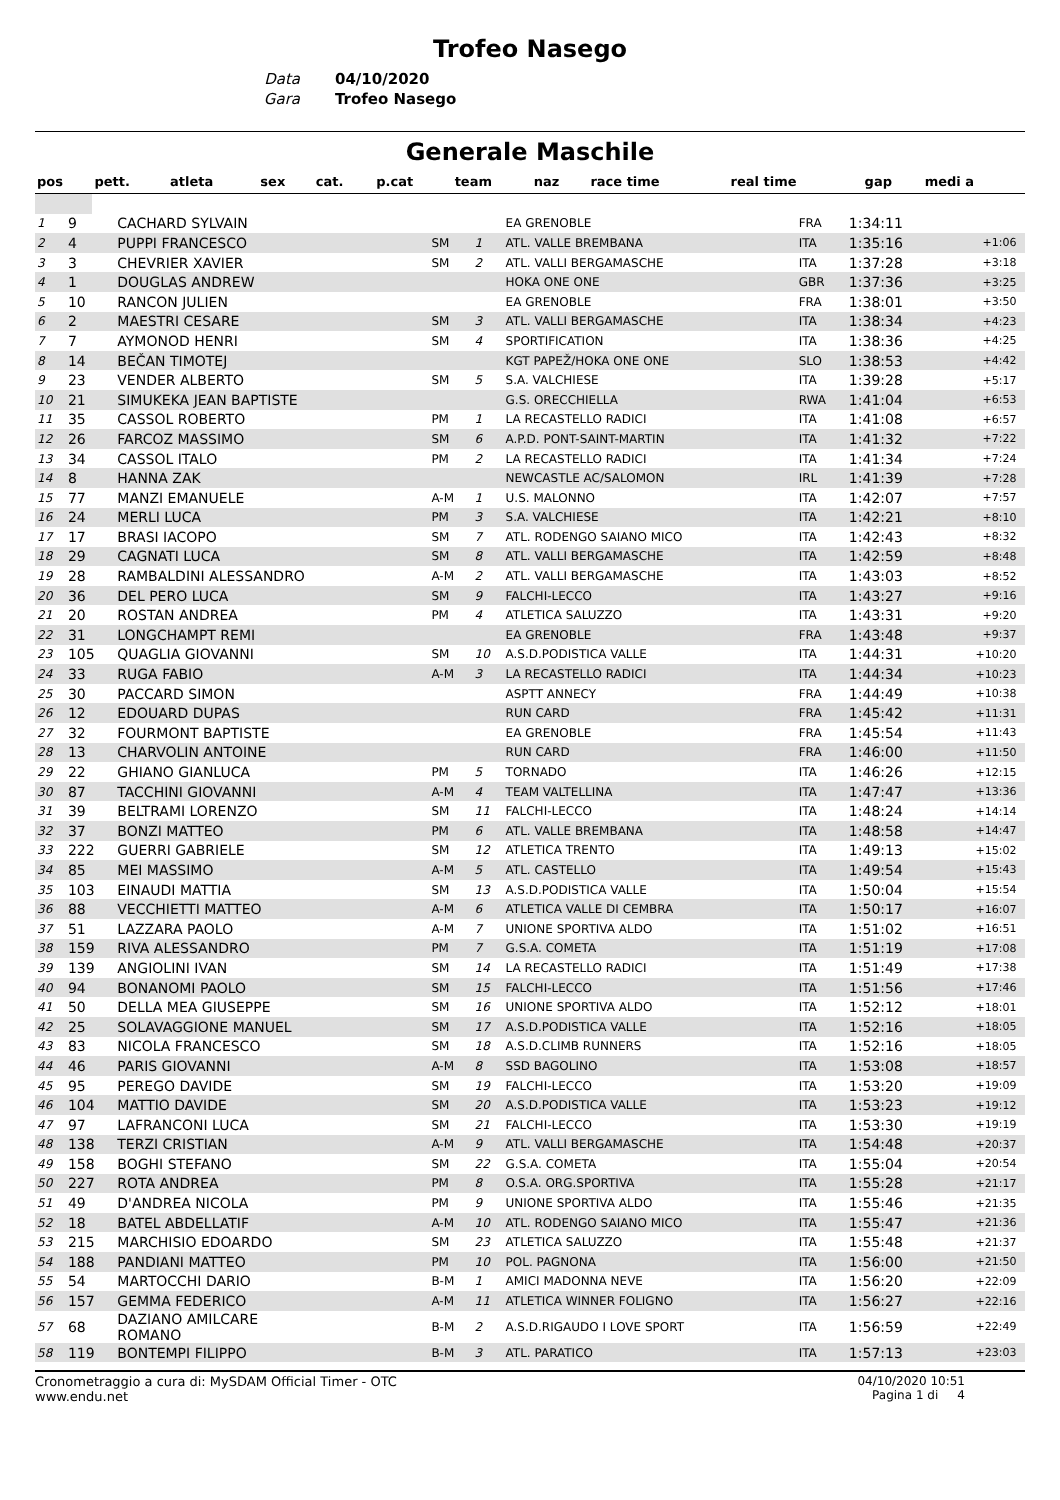Trofeo Nasego
Data 04/10/2020
Gara Trofeo Nasego
Generale Maschile
| pos | pett. | atleta | sex | cat. | p.cat | team | naz | race time | real time | gap | medi a |
| --- | --- | --- | --- | --- | --- | --- | --- | --- | --- | --- | --- |
| 1 | 9 | CACHARD SYLVAIN | | | | EA GRENOBLE | FRA | 1:34:11 | | | |
| 2 | 4 | PUPPI FRANCESCO | | SM | 1 | ATL. VALLE BREMBANA | ITA | 1:35:16 | | +1:06 | |
| 3 | 3 | CHEVRIER XAVIER | | SM | 2 | ATL. VALLI BERGAMASCHE | ITA | 1:37:28 | | +3:18 | |
| 4 | 1 | DOUGLAS ANDREW | | | | HOKA ONE ONE | GBR | 1:37:36 | | +3:25 | |
| 5 | 10 | RANCON JULIEN | | | | EA GRENOBLE | FRA | 1:38:01 | | +3:50 | |
| 6 | 2 | MAESTRI CESARE | | SM | 3 | ATL. VALLI BERGAMASCHE | ITA | 1:38:34 | | +4:23 | |
| 7 | 7 | AYMONOD HENRI | | SM | 4 | SPORTIFICATION | ITA | 1:38:36 | | +4:25 | |
| 8 | 14 | BEČAN TIMOTEJ | | | | KGT PAPEŽ/HOKA ONE ONE | SLO | 1:38:53 | | +4:42 | |
| 9 | 23 | VENDER ALBERTO | | SM | 5 | S.A. VALCHIESE | ITA | 1:39:28 | | +5:17 | |
| 10 | 21 | SIMUKEKA JEAN BAPTISTE | | | | G.S. ORECCHIELLA | RWA | 1:41:04 | | +6:53 | |
| 11 | 35 | CASSOL ROBERTO | | PM | 1 | LA RECASTELLO RADICI | ITA | 1:41:08 | | +6:57 | |
| 12 | 26 | FARCOZ MASSIMO | | SM | 6 | A.P.D. PONT-SAINT-MARTIN | ITA | 1:41:32 | | +7:22 | |
| 13 | 34 | CASSOL ITALO | | PM | 2 | LA RECASTELLO RADICI | ITA | 1:41:34 | | +7:24 | |
| 14 | 8 | HANNA ZAK | | | | NEWCASTLE AC/SALOMON | IRL | 1:41:39 | | +7:28 | |
| 15 | 77 | MANZI EMANUELE | | A-M | 1 | U.S. MALONNO | ITA | 1:42:07 | | +7:57 | |
| 16 | 24 | MERLI LUCA | | PM | 3 | S.A. VALCHIESE | ITA | 1:42:21 | | +8:10 | |
| 17 | 17 | BRASI IACOPO | | SM | 7 | ATL. RODENGO SAIANO MICO | ITA | 1:42:43 | | +8:32 | |
| 18 | 29 | CAGNATI LUCA | | SM | 8 | ATL. VALLI BERGAMASCHE | ITA | 1:42:59 | | +8:48 | |
| 19 | 28 | RAMBALDINI ALESSANDRO | | A-M | 2 | ATL. VALLI BERGAMASCHE | ITA | 1:43:03 | | +8:52 | |
| 20 | 36 | DEL PERO LUCA | | SM | 9 | FALCHI-LECCO | ITA | 1:43:27 | | +9:16 | |
| 21 | 20 | ROSTAN ANDREA | | PM | 4 | ATLETICA SALUZZO | ITA | 1:43:31 | | +9:20 | |
| 22 | 31 | LONGCHAMPT REMI | | | | EA GRENOBLE | FRA | 1:43:48 | | +9:37 | |
| 23 | 105 | QUAGLIA GIOVANNI | | SM | 10 | A.S.D.PODISTICA VALLE | ITA | 1:44:31 | | +10:20 | |
| 24 | 33 | RUGA FABIO | | A-M | 3 | LA RECASTELLO RADICI | ITA | 1:44:34 | | +10:23 | |
| 25 | 30 | PACCARD SIMON | | | | ASPTT ANNECY | FRA | 1:44:49 | | +10:38 | |
| 26 | 12 | EDOUARD DUPAS | | | | RUN CARD | FRA | 1:45:42 | | +11:31 | |
| 27 | 32 | FOURMONT BAPTISTE | | | | EA GRENOBLE | FRA | 1:45:54 | | +11:43 | |
| 28 | 13 | CHARVOLIN ANTOINE | | | | RUN CARD | FRA | 1:46:00 | | +11:50 | |
| 29 | 22 | GHIANO GIANLUCA | | PM | 5 | TORNADO | ITA | 1:46:26 | | +12:15 | |
| 30 | 87 | TACCHINI GIOVANNI | | A-M | 4 | TEAM VALTELLINA | ITA | 1:47:47 | | +13:36 | |
| 31 | 39 | BELTRAMI LORENZO | | SM | 11 | FALCHI-LECCO | ITA | 1:48:24 | | +14:14 | |
| 32 | 37 | BONZI MATTEO | | PM | 6 | ATL. VALLE BREMBANA | ITA | 1:48:58 | | +14:47 | |
| 33 | 222 | GUERRI GABRIELE | | SM | 12 | ATLETICA TRENTO | ITA | 1:49:13 | | +15:02 | |
| 34 | 85 | MEI MASSIMO | | A-M | 5 | ATL. CASTELLO | ITA | 1:49:54 | | +15:43 | |
| 35 | 103 | EINAUDI MATTIA | | SM | 13 | A.S.D.PODISTICA VALLE | ITA | 1:50:04 | | +15:54 | |
| 36 | 88 | VECCHIETTI MATTEO | | A-M | 6 | ATLETICA VALLE DI CEMBRA | ITA | 1:50:17 | | +16:07 | |
| 37 | 51 | LAZZARA PAOLO | | A-M | 7 | UNIONE SPORTIVA ALDO | ITA | 1:51:02 | | +16:51 | |
| 38 | 159 | RIVA ALESSANDRO | | PM | 7 | G.S.A. COMETA | ITA | 1:51:19 | | +17:08 | |
| 39 | 139 | ANGIOLINI IVAN | | SM | 14 | LA RECASTELLO RADICI | ITA | 1:51:49 | | +17:38 | |
| 40 | 94 | BONANOMI PAOLO | | SM | 15 | FALCHI-LECCO | ITA | 1:51:56 | | +17:46 | |
| 41 | 50 | DELLA MEA GIUSEPPE | | SM | 16 | UNIONE SPORTIVA ALDO | ITA | 1:52:12 | | +18:01 | |
| 42 | 25 | SOLAVAGGIONE MANUEL | | SM | 17 | A.S.D.PODISTICA VALLE | ITA | 1:52:16 | | +18:05 | |
| 43 | 83 | NICOLA FRANCESCO | | SM | 18 | A.S.D.CLIMB RUNNERS | ITA | 1:52:16 | | +18:05 | |
| 44 | 46 | PARIS GIOVANNI | | A-M | 8 | SSD BAGOLINO | ITA | 1:53:08 | | +18:57 | |
| 45 | 95 | PEREGO DAVIDE | | SM | 19 | FALCHI-LECCO | ITA | 1:53:20 | | +19:09 | |
| 46 | 104 | MATTIO DAVIDE | | SM | 20 | A.S.D.PODISTICA VALLE | ITA | 1:53:23 | | +19:12 | |
| 47 | 97 | LAFRANCONI LUCA | | SM | 21 | FALCHI-LECCO | ITA | 1:53:30 | | +19:19 | |
| 48 | 138 | TERZI CRISTIAN | | A-M | 9 | ATL. VALLI BERGAMASCHE | ITA | 1:54:48 | | +20:37 | |
| 49 | 158 | BOGHI STEFANO | | SM | 22 | G.S.A. COMETA | ITA | 1:55:04 | | +20:54 | |
| 50 | 227 | ROTA ANDREA | | PM | 8 | O.S.A. ORG.SPORTIVA | ITA | 1:55:28 | | +21:17 | |
| 51 | 49 | D'ANDREA NICOLA | | PM | 9 | UNIONE SPORTIVA ALDO | ITA | 1:55:46 | | +21:35 | |
| 52 | 18 | BATEL ABDELLATIF | | A-M | 10 | ATL. RODENGO SAIANO MICO | ITA | 1:55:47 | | +21:36 | |
| 53 | 215 | MARCHISIO EDOARDO | | SM | 23 | ATLETICA SALUZZO | ITA | 1:55:48 | | +21:37 | |
| 54 | 188 | PANDIANI MATTEO | | PM | 10 | POL. PAGNONA | ITA | 1:56:00 | | +21:50 | |
| 55 | 54 | MARTOCCHI DARIO | | B-M | 1 | AMICI MADONNA NEVE | ITA | 1:56:20 | | +22:09 | |
| 56 | 157 | GEMMA FEDERICO | | A-M | 11 | ATLETICA WINNER FOLIGNO | ITA | 1:56:27 | | +22:16 | |
| 57 | 68 | DAZIANO AMILCARE ROMANO | | B-M | 2 | A.S.D.RIGAUDO I LOVE SPORT | ITA | 1:56:59 | | +22:49 | |
| 58 | 119 | BONTEMPI FILIPPO | | B-M | 3 | ATL. PARATICO | ITA | 1:57:13 | | +23:03 | |
Cronometraggio a cura di: MySDAM Official Timer - OTC
www.endu.net
04/10/2020 10:51
Pagina 1 di 4